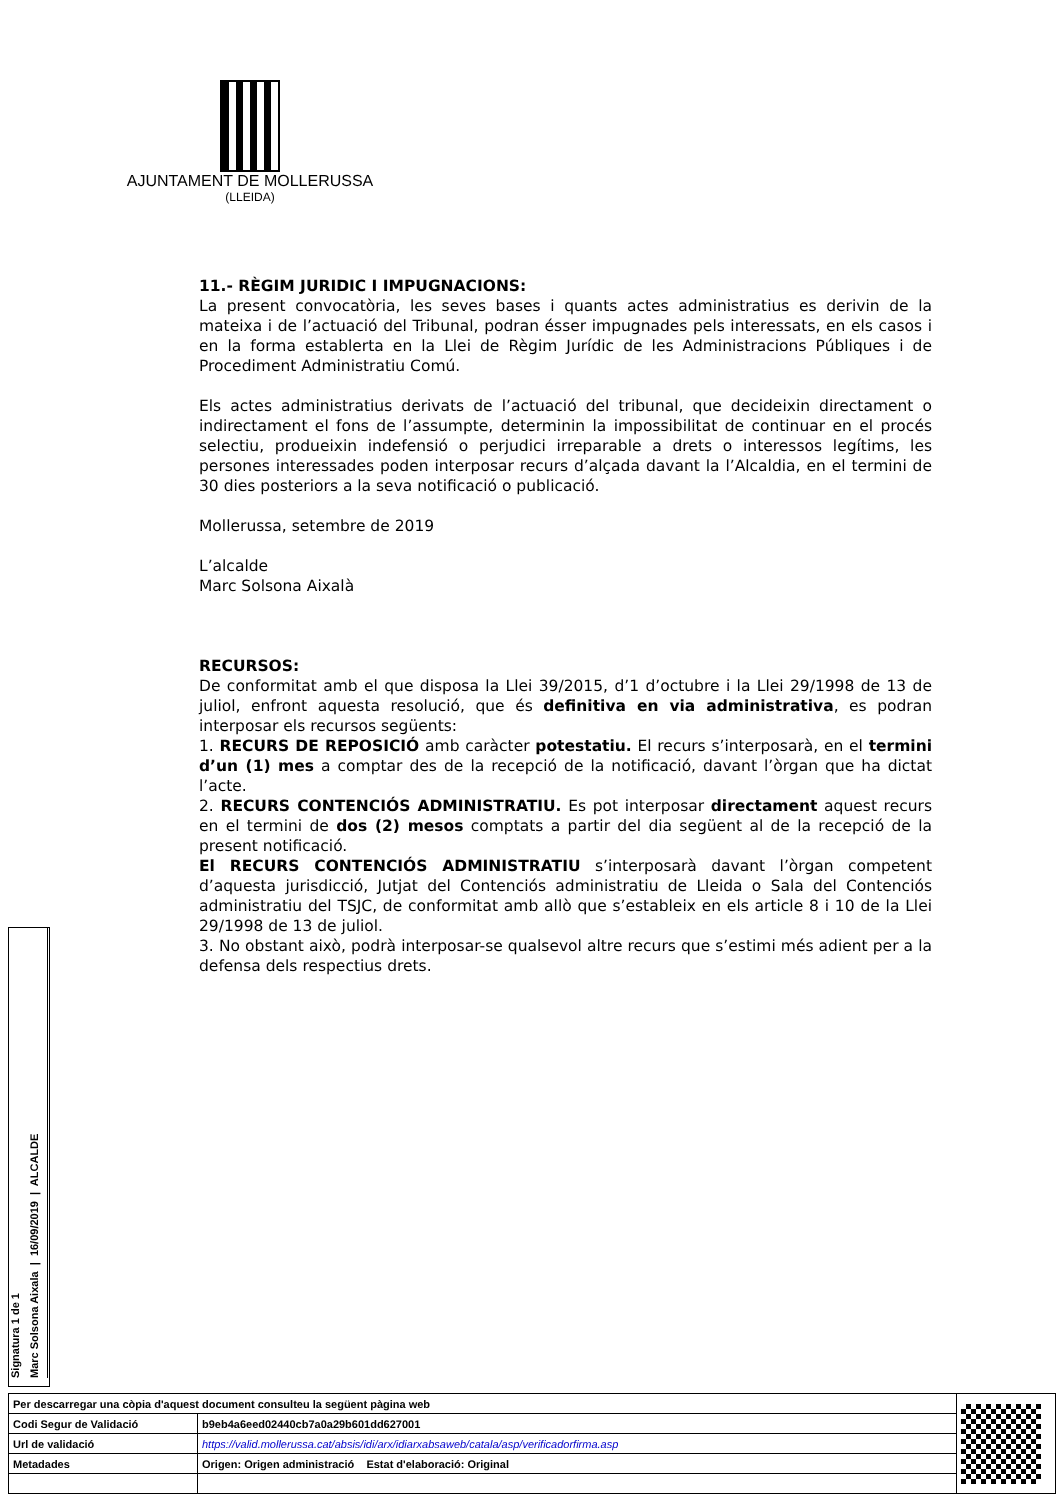AJUNTAMENT DE MOLLERUSSA
(LLEIDA)
11.- RÈGIM JURIDIC I IMPUGNACIONS:
La present convocatòria, les seves bases i quants actes administratius es derivin de la mateixa i de l’actuació del Tribunal, podran ésser impugnades pels interessats, en els casos i en la forma establerta en la Llei de Règim Jurídic de les Administracions Públiques i de Procediment Administratiu Comú.
Els actes administratius derivats de l’actuació del tribunal, que decideixin directament o indirectament el fons de l’assumpte, determinin la impossibilitat de continuar en el procés selectiu, produeixin indefensió o perjudici irreparable a drets o interessos legítims, les persones interessades poden interposar recurs d’alçada davant la l’Alcaldia, en el termini de 30 dies posteriors a la seva notificació o publicació.
Mollerussa, setembre de 2019
L’alcalde
Marc Solsona Aixalà
RECURSOS:
De conformitat amb el que disposa la Llei 39/2015, d’1 d’octubre i la Llei 29/1998 de 13 de juliol, enfront aquesta resolució, que és definitiva en via administrativa, es podran interposar els recursos següents:
1. RECURS DE REPOSICIÓ amb caràcter potestatiu. El recurs s’interposarà, en el termini d’un (1) mes a comptar des de la recepció de la notificació, davant l’òrgan que ha dictat l’acte.
2. RECURS CONTENCIÓS ADMINISTRATIU. Es pot interposar directament aquest recurs en el termini de dos (2) mesos comptats a partir del dia següent al de la recepció de la present notificació.
El RECURS CONTENCIÓS ADMINISTRATIU s’interposarà davant l’òrgan competent d’aquesta jurisdicció, Jutjat del Contenciós administratiu de Lleida o Sala del Contenciós administratiu del TSJC, de conformitat amb allò que s’estableix en els article 8 i 10 de la Llei 29/1998 de 13 de juliol.
3. No obstant això, podrà interposar-se qualsevol altre recurs que s’estimi més adient per a la defensa dels respectius drets.
Signatura 1 de 1
Marc Solsona Aixala | 16/09/2019 | ALCALDE
| Per descarregar una còpia d'aquest document consulteu la següent pàgina web | | |
| Codi Segur de Validació | b9eb4a6eed02440cb7a0a29b601dd627001 | |
| Url de validació | https://valid.mollerussa.cat/absis/idi/arx/idiarxabsaweb/catala/asp/verificadorfirma.asp | |
| Metadades | Origen: Origen administració Estat d'elaboració: Original | |